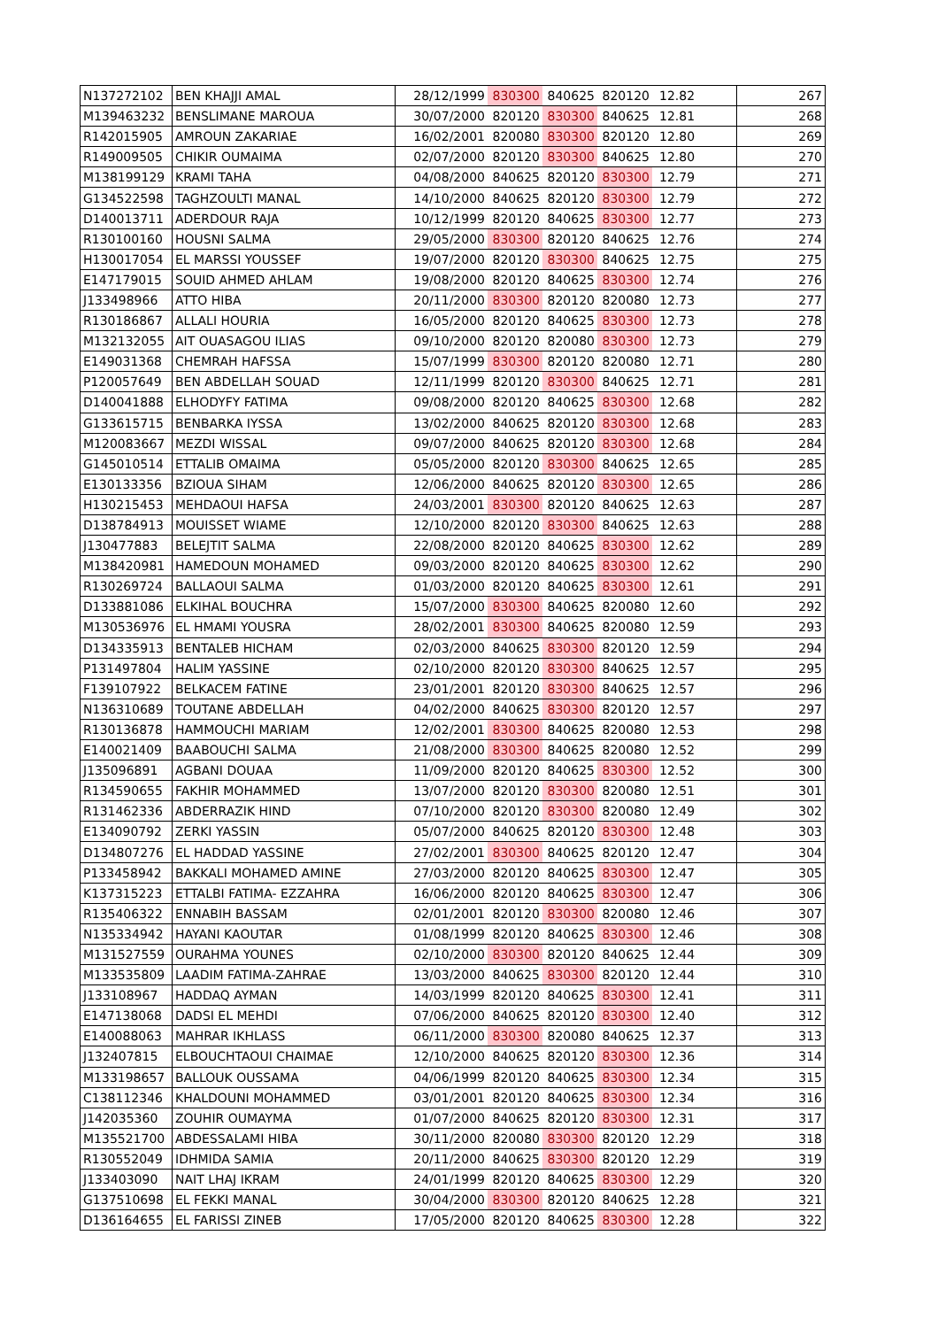| N137272102 | BEN KHAJJI AMAL | 28/12/1999 | 830300 | 840625 | 820120 | 12.82 | 267 |
| M139463232 | BENSLIMANE MAROUA | 30/07/2000 | 820120 | 830300 | 840625 | 12.81 | 268 |
| R142015905 | AMROUN ZAKARIAE | 16/02/2001 | 820080 | 830300 | 820120 | 12.80 | 269 |
| R149009505 | CHIKIR OUMAIMA | 02/07/2000 | 820120 | 830300 | 840625 | 12.80 | 270 |
| M138199129 | KRAMI TAHA | 04/08/2000 | 840625 | 820120 | 830300 | 12.79 | 271 |
| G134522598 | TAGHZOULTI MANAL | 14/10/2000 | 840625 | 820120 | 830300 | 12.79 | 272 |
| D140013711 | ADERDOUR RAJA | 10/12/1999 | 820120 | 840625 | 830300 | 12.77 | 273 |
| R130100160 | HOUSNI SALMA | 29/05/2000 | 830300 | 820120 | 840625 | 12.76 | 274 |
| H130017054 | EL MARSSI YOUSSEF | 19/07/2000 | 820120 | 830300 | 840625 | 12.75 | 275 |
| E147179015 | SOUID AHMED AHLAM | 19/08/2000 | 820120 | 840625 | 830300 | 12.74 | 276 |
| J133498966 | ATTO HIBA | 20/11/2000 | 830300 | 820120 | 820080 | 12.73 | 277 |
| R130186867 | ALLALI HOURIA | 16/05/2000 | 820120 | 840625 | 830300 | 12.73 | 278 |
| M132132055 | AIT OUASAGOU ILIAS | 09/10/2000 | 820120 | 820080 | 830300 | 12.73 | 279 |
| E149031368 | CHEMRAH HAFSSA | 15/07/1999 | 830300 | 820120 | 820080 | 12.71 | 280 |
| P120057649 | BEN ABDELLAH SOUAD | 12/11/1999 | 820120 | 830300 | 840625 | 12.71 | 281 |
| D140041888 | ELHODYFY FATIMA | 09/08/2000 | 820120 | 840625 | 830300 | 12.68 | 282 |
| G133615715 | BENBARKA IYSSA | 13/02/2000 | 840625 | 820120 | 830300 | 12.68 | 283 |
| M120083667 | MEZDI WISSAL | 09/07/2000 | 840625 | 820120 | 830300 | 12.68 | 284 |
| G145010514 | ETTALIB OMAIMA | 05/05/2000 | 820120 | 830300 | 840625 | 12.65 | 285 |
| E130133356 | BZIOUA SIHAM | 12/06/2000 | 840625 | 820120 | 830300 | 12.65 | 286 |
| H130215453 | MEHDAOUI HAFSA | 24/03/2001 | 830300 | 820120 | 840625 | 12.63 | 287 |
| D138784913 | MOUISSET WIAME | 12/10/2000 | 820120 | 830300 | 840625 | 12.63 | 288 |
| J130477883 | BELEJTIT SALMA | 22/08/2000 | 820120 | 840625 | 830300 | 12.62 | 289 |
| M138420981 | HAMEDOUN MOHAMED | 09/03/2000 | 820120 | 840625 | 830300 | 12.62 | 290 |
| R130269724 | BALLAOUI SALMA | 01/03/2000 | 820120 | 840625 | 830300 | 12.61 | 291 |
| D133881086 | ELKIHAL BOUCHRA | 15/07/2000 | 830300 | 840625 | 820080 | 12.60 | 292 |
| M130536976 | EL HMAMI YOUSRA | 28/02/2001 | 830300 | 840625 | 820080 | 12.59 | 293 |
| D134335913 | BENTALEB HICHAM | 02/03/2000 | 840625 | 830300 | 820120 | 12.59 | 294 |
| P131497804 | HALIM YASSINE | 02/10/2000 | 820120 | 830300 | 840625 | 12.57 | 295 |
| F139107922 | BELKACEM FATINE | 23/01/2001 | 820120 | 830300 | 840625 | 12.57 | 296 |
| N136310689 | TOUTANE ABDELLAH | 04/02/2000 | 840625 | 830300 | 820120 | 12.57 | 297 |
| R130136878 | HAMMOUCHI MARIAM | 12/02/2001 | 830300 | 840625 | 820080 | 12.53 | 298 |
| E140021409 | BAABOUCHI SALMA | 21/08/2000 | 830300 | 840625 | 820080 | 12.52 | 299 |
| J135096891 | AGBANI DOUAA | 11/09/2000 | 820120 | 840625 | 830300 | 12.52 | 300 |
| R134590655 | FAKHIR MOHAMMED | 13/07/2000 | 820120 | 830300 | 820080 | 12.51 | 301 |
| R131462336 | ABDERRAZIK HIND | 07/10/2000 | 820120 | 830300 | 820080 | 12.49 | 302 |
| E134090792 | ZERKI YASSIN | 05/07/2000 | 840625 | 820120 | 830300 | 12.48 | 303 |
| D134807276 | EL HADDAD YASSINE | 27/02/2001 | 830300 | 840625 | 820120 | 12.47 | 304 |
| P133458942 | BAKKALI MOHAMED AMINE | 27/03/2000 | 820120 | 840625 | 830300 | 12.47 | 305 |
| K137315223 | ETTALBI FATIMA- EZZAHRA | 16/06/2000 | 820120 | 840625 | 830300 | 12.47 | 306 |
| R135406322 | ENNABIH BASSAM | 02/01/2001 | 820120 | 830300 | 820080 | 12.46 | 307 |
| N135334942 | HAYANI KAOUTAR | 01/08/1999 | 820120 | 840625 | 830300 | 12.46 | 308 |
| M131527559 | OURAHMA YOUNES | 02/10/2000 | 830300 | 820120 | 840625 | 12.44 | 309 |
| M133535809 | LAADIM FATIMA-ZAHRAE | 13/03/2000 | 840625 | 830300 | 820120 | 12.44 | 310 |
| J133108967 | HADDAQ AYMAN | 14/03/1999 | 820120 | 840625 | 830300 | 12.41 | 311 |
| E147138068 | DADSI EL MEHDI | 07/06/2000 | 840625 | 820120 | 830300 | 12.40 | 312 |
| E140088063 | MAHRAR IKHLASS | 06/11/2000 | 830300 | 820080 | 840625 | 12.37 | 313 |
| J132407815 | ELBOUCHTAOUI CHAIMAE | 12/10/2000 | 840625 | 820120 | 830300 | 12.36 | 314 |
| M133198657 | BALLOUK OUSSAMA | 04/06/1999 | 820120 | 840625 | 830300 | 12.34 | 315 |
| C138112346 | KHALDOUNI MOHAMMED | 03/01/2001 | 820120 | 840625 | 830300 | 12.34 | 316 |
| J142035360 | ZOUHIR OUMAYMA | 01/07/2000 | 840625 | 820120 | 830300 | 12.31 | 317 |
| M135521700 | ABDESSALAMI HIBA | 30/11/2000 | 820080 | 830300 | 820120 | 12.29 | 318 |
| R130552049 | IDHMIDA SAMIA | 20/11/2000 | 840625 | 830300 | 820120 | 12.29 | 319 |
| J133403090 | NAIT LHAJ IKRAM | 24/01/1999 | 820120 | 840625 | 830300 | 12.29 | 320 |
| G137510698 | EL FEKKI MANAL | 30/04/2000 | 830300 | 820120 | 840625 | 12.28 | 321 |
| D136164655 | EL FARISSI ZINEB | 17/05/2000 | 820120 | 840625 | 830300 | 12.28 | 322 |